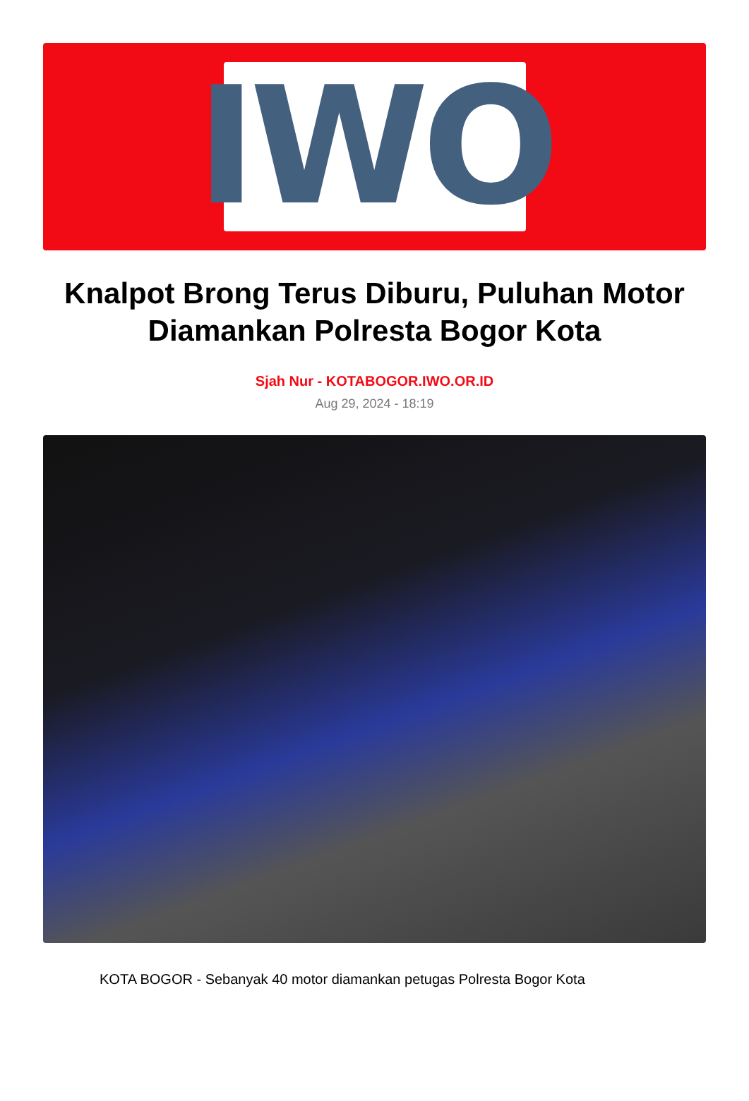IWO
Knalpot Brong Terus Diburu, Puluhan Motor Diamankan Polresta Bogor Kota
Sjah Nur - KOTABOGOR.IWO.OR.ID
Aug 29, 2024 - 18:19
KOTA BOGOR - Sebanyak 40 motor diamankan petugas Polresta Bogor Kota